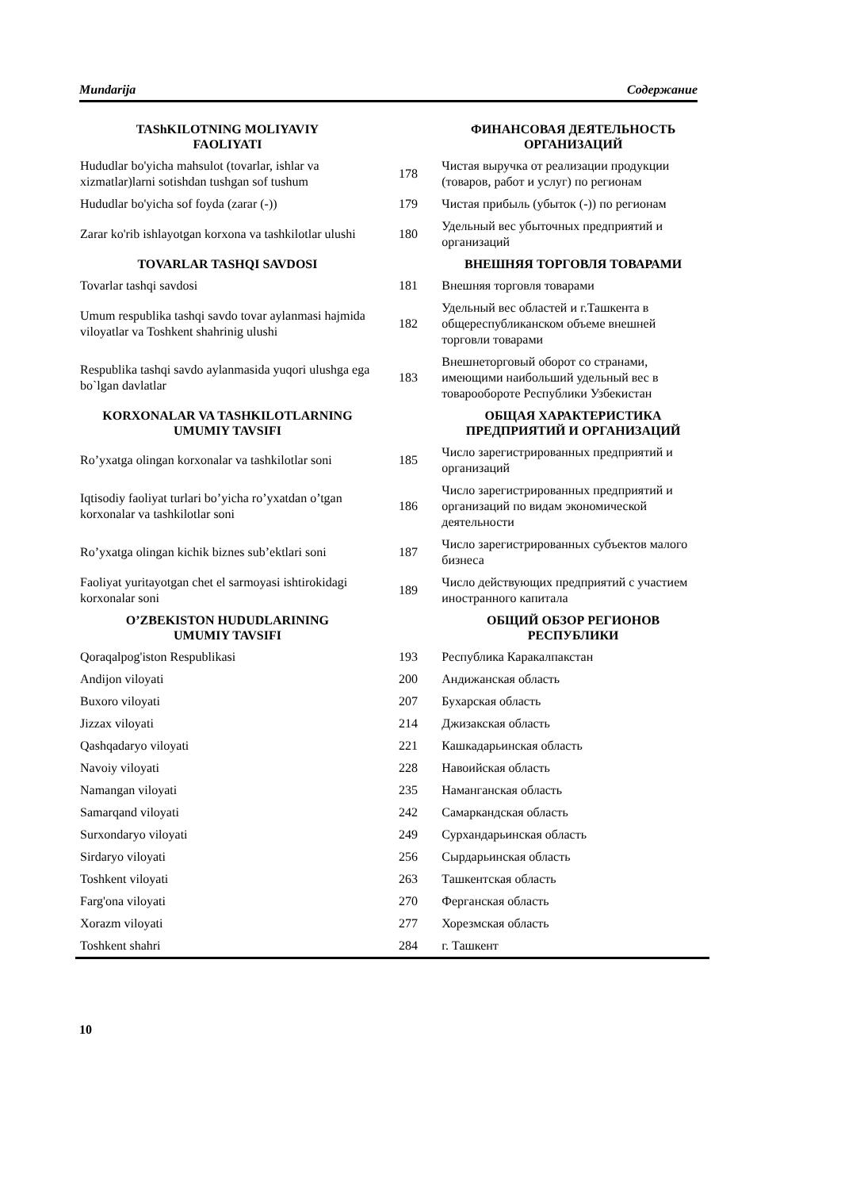Mundarija Содержание
| TAShKILOTNING MOLIYAVIY FAOLIYATI | | ФИНАНСОВАЯ ДЕЯТЕЛЬНОСТЬ ОРГАНИЗАЦИЙ |
| --- | --- | --- |
| Hududlar bo'yicha mahsulot (tovarlar, ishlar va xizmatlar)larni sotishdan tushgan sof tushum | 178 | Чистая выручка от реализации продукции (товаров, работ и услуг) по регионам |
| Hududlar bo'yicha sof foyda (zarar (-)) | 179 | Чистая прибыль (убыток (-)) по регионам |
| Zarar ko'rib ishlayotgan korxona va tashkilotlar ulushi | 180 | Удельный вес убыточных предприятий и организаций |
| TOVARLAR TASHQI SAVDOSI | | ВНЕШНЯЯ ТОРГОВЛЯ ТОВАРАМИ |
| Tovarlar tashqi savdosi | 181 | Внешняя торговля товарами |
| Umum respublika tashqi savdo tovar aylanmasi hajmida viloyatlar va Toshkent shahrinig ulushi | 182 | Удельный вес областей и г.Ташкента в общереспубликанском объеме внешней торговли товарами |
| Respublika tashqi savdo aylanmasida yuqori ulushga ega bo`lgan davlatlar | 183 | Внешнеторговый оборот со странами, имеющими наибольший удельный вес в товарообороте Республики Узбекистан |
| KORXONALAR VA TASHKILOTLARNING UMUMIY TAVSIFI | | ОБЩАЯ ХАРАКТЕРИСТИКА ПРЕДПРИЯТИЙ И ОРГАНИЗАЦИЙ |
| Ro’yxatga olingan korxonalar va tashkilotlar soni | 185 | Число зарегистрированных предприятий и организаций |
| Iqtisodiy faoliyat turlari bo’yicha ro’yxatdan o’tgan korxonalar va tashkilotlar soni | 186 | Число зарегистрированных предприятий и организаций по видам экономической деятельности |
| Ro’yxatga olingan kichik biznes sub’ektlari soni | 187 | Число зарегистрированных субъектов малого бизнеса |
| Faoliyat yuritayotgan chet el sarmoyasi ishtirokidagi korxonalar soni | 189 | Число действующих предприятий с участием иностранного капитала |
| O’ZBEKISTON HUDUDLARINING UMUMIY TAVSIFI | | ОБЩИЙ ОБЗОР РЕГИОНОВ РЕСПУБЛИКИ |
| Qoraqalpog'iston Respublikasi | 193 | Республика Каракалпакстан |
| Andijon viloyati | 200 | Андижанская область |
| Buxoro viloyati | 207 | Бухарская область |
| Jizzax viloyati | 214 | Джизакская область |
| Qashqadaryo viloyati | 221 | Кашкадарьинская область |
| Navoiy viloyati | 228 | Навоийская область |
| Namangan viloyati | 235 | Наманганская область |
| Samarqand viloyati | 242 | Самаркандская область |
| Surxondaryo viloyati | 249 | Сурхандарьинская область |
| Sirdaryo viloyati | 256 | Сырдарьинская область |
| Toshkent viloyati | 263 | Ташкентская область |
| Farg'ona viloyati | 270 | Ферганская область |
| Xorazm viloyati | 277 | Хорезмская область |
| Toshkent shahri | 284 | г. Ташкент |
10